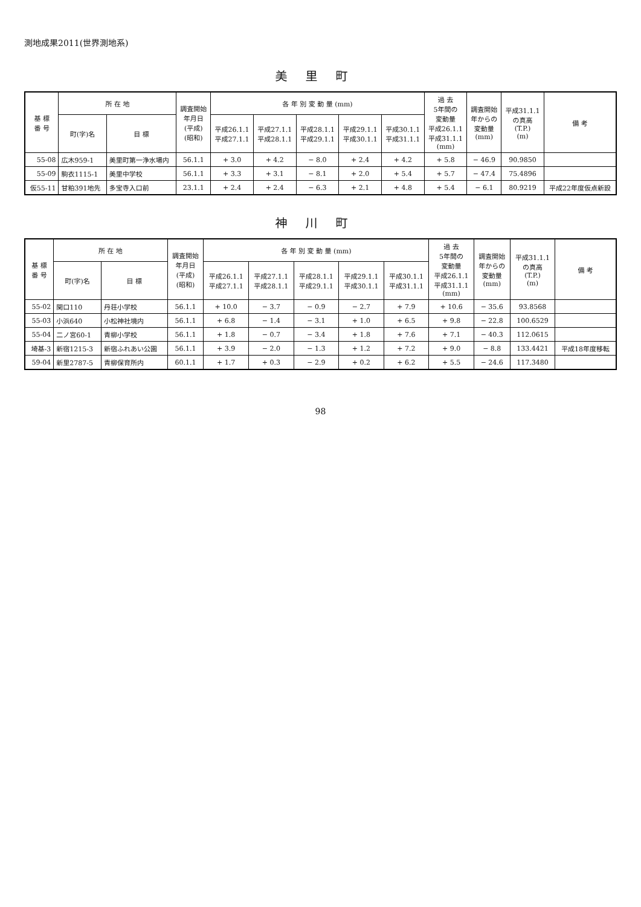測地成果2011(世界測地系)
美里町
| 基 標 番 号 | 所 在 地 | | 調査開始 年月日 (平成) (昭和) | 各 年 別 変 動 量 (mm) | | | | | 過 去 5年間の 変動量 平成26.1.1 平成31.1.1 (mm) | 調査開始 年からの 変動量 (mm) | 平成31.1.1 の真高 (T.P.) (m) | 備 考 |
| --- | --- | --- | --- | --- | --- | --- | --- | --- | --- | --- | --- | --- |
| | 町(字)名 | 目 標 | | 平成26.1.1 平成27.1.1 | 平成27.1.1 平成28.1.1 | 平成28.1.1 平成29.1.1 | 平成29.1.1 平成30.1.1 | 平成30.1.1 平成31.1.1 | | | | |
| 55-08 | 広木959-1 | 美里町第一浄水場内 | 56.1.1 | + 3.0 | + 4.2 | − 8.0 | + 2.4 | + 4.2 | + 5.8 | − 46.9 | 90.9850 | |
| 55-09 | 駒衣1115-1 | 美里中学校 | 56.1.1 | + 3.3 | + 3.1 | − 8.1 | + 2.0 | + 5.4 | + 5.7 | − 47.4 | 75.4896 | |
| 仮55-11 | 甘粕391地先 | 多宝寺入口前 | 23.1.1 | + 2.4 | + 2.4 | − 6.3 | + 2.1 | + 4.8 | + 5.4 | − 6.1 | 80.9219 | 平成22年度仮点新設 |
神川町
| 基 標 番 号 | 所 在 地 | | 調査開始 年月日 (平成) (昭和) | 各 年 別 変 動 量 (mm) | | | | | 過 去 5年間の 変動量 平成26.1.1 平成31.1.1 (mm) | 調査開始 年からの 変動量 (mm) | 平成31.1.1 の真高 (T.P.) (m) | 備 考 |
| --- | --- | --- | --- | --- | --- | --- | --- | --- | --- | --- | --- | --- |
| | 町(字)名 | 目 標 | | 平成26.1.1 平成27.1.1 | 平成27.1.1 平成28.1.1 | 平成28.1.1 平成29.1.1 | 平成29.1.1 平成30.1.1 | 平成30.1.1 平成31.1.1 | | | | |
| 55-02 | 関口110 | 丹荘小学校 | 56.1.1 | + 10.0 | − 3.7 | − 0.9 | − 2.7 | + 7.9 | + 10.6 | − 35.6 | 93.8568 | |
| 55-03 | 小浜640 | 小松神社境内 | 56.1.1 | + 6.8 | − 1.4 | − 3.1 | + 1.0 | + 6.5 | + 9.8 | − 22.8 | 100.6529 | |
| 55-04 | 二ノ宮60-1 | 青柳小学校 | 56.1.1 | + 1.8 | − 0.7 | − 3.4 | + 1.8 | + 7.6 | + 7.1 | − 40.3 | 112.0615 | |
| 埼基-3 | 新宿1215-3 | 新宿ふれあい公園 | 56.1.1 | + 3.9 | − 2.0 | − 1.3 | + 1.2 | + 7.2 | + 9.0 | − 8.8 | 133.4421 | 平成18年度移転 |
| 59-04 | 新里2787-5 | 青柳保育所内 | 60.1.1 | + 1.7 | + 0.3 | − 2.9 | + 0.2 | + 6.2 | + 5.5 | − 24.6 | 117.3480 | |
98